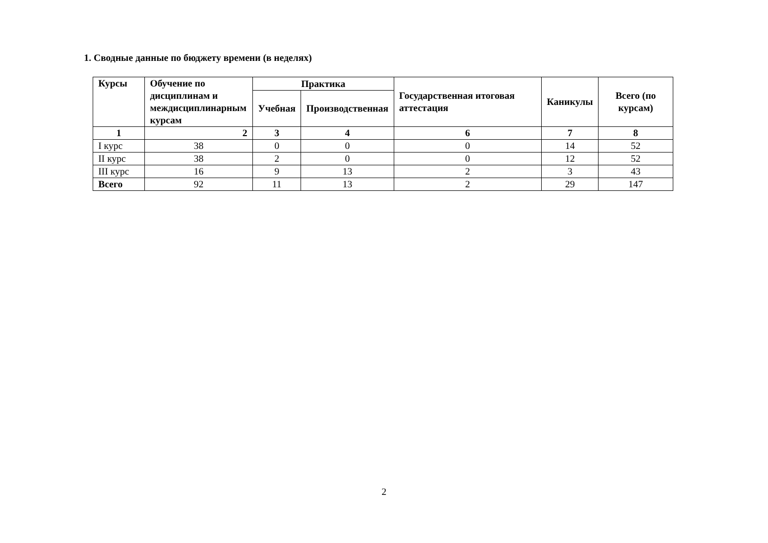1. Сводные данные по бюджету времени (в неделях)
| Курсы | Обучение по дисциплинам и междисциплинарным курсам | Практика | | Государственная итоговая аттестация | Каникулы | Всего (по курсам) |
| --- | --- | --- | --- | --- | --- | --- |
| | | Учебная | Производственная | | | |
| 1 | 2 | 3 | 4 | 6 | 7 | 8 |
| I курс | 38 | 0 | 0 | 0 | 14 | 52 |
| II курс | 38 | 2 | 0 | 0 | 12 | 52 |
| III курс | 16 | 9 | 13 | 2 | 3 | 43 |
| Всего | 92 | 11 | 13 | 2 | 29 | 147 |
2